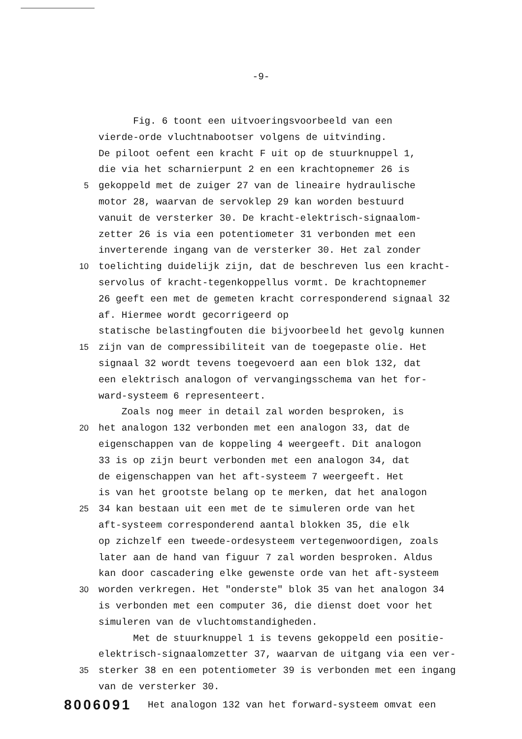-9-
Fig. 6 toont een uitvoeringsvoorbeeld van een
vierde-orde vluchtnabootser volgens de uitvinding.
De piloot oefent een kracht F uit op de stuurknuppel 1,
die via het scharnierpunt 2 en een krachtopnemer 26 is
5 gekoppeld met de zuiger 27 van de lineaire hydraulische
motor 28, waarvan de servoklep 29 kan worden bestuurd
vanuit de versterker 30. De kracht-elektrisch-signaalom-
zetter 26 is via een potentiometer 31 verbonden met een
inverterende ingang van de versterker 30. Het zal zonder
10 toelichting duidelijk zijn, dat de beschreven lus een kracht-
servolus of kracht-tegenkoppellus vormt. De krachtopnemer
26 geeft een met de gemeten kracht corresponderend signaal 32
af. Hiermee wordt gecorrigeerd op
statische belastingfouten die bijvoorbeeld het gevolg kunnen
15 zijn van de compressibiliteit van de toegepaste olie. Het
signaal 32 wordt tevens toegevoerd aan een blok 132, dat
een elektrisch analogon of vervangingsschema van het for-
ward-systeem 6 representeert.
Zoals nog meer in detail zal worden besproken, is
20 het analogon 132 verbonden met een analogon 33, dat de
eigenschappen van de koppeling 4 weergeeft. Dit analogon
33 is op zijn beurt verbonden met een analogon 34, dat
de eigenschappen van het aft-systeem 7 weergeeft. Het
is van het grootste belang op te merken, dat het analogon
25 34 kan bestaan uit een met de te simuleren orde van het
aft-systeem corresponderend aantal blokken 35, die elk
op zichzelf een tweede-ordesysteem vertegenwoordigen, zoals
later aan de hand van figuur 7 zal worden besproken. Aldus
kan door cascadering elke gewenste orde van het aft-systeem
30 worden verkregen. Het "onderste" blok 35 van het analogon 34
is verbonden met een computer 36, die dienst doet voor het
simuleren van de vluchtomstandigheden.
Met de stuurknuppel 1 is tevens gekoppeld een positie-
elektrisch-signaalomzetter 37, waarvan de uitgang via een ver-
35 sterker 38 en een potentiometer 39 is verbonden met een ingang
van de versterker 30.
8006091
Het analogon 132 van het forward-systeem omvat een